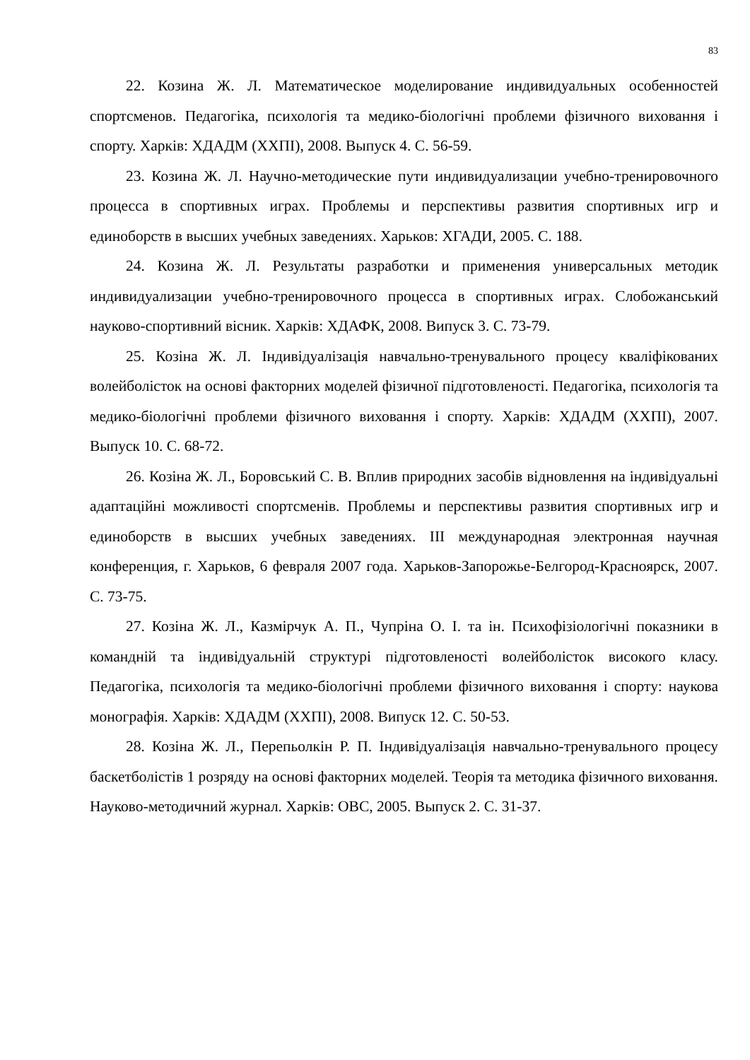83
22. Козина Ж. Л. Математическое моделирование индивидуальных особенностей спортсменов. Педагогіка, психологія та медико-біологічні проблеми фізичного виховання і спорту. Харків: ХДАДМ (ХХПІ), 2008. Выпуск 4. С. 56-59.
23. Козина Ж. Л. Научно-методические пути индивидуализации учебно-тренировочного процесса в спортивных играх. Проблемы и перспективы развития спортивных игр и единоборств в высших учебных заведениях. Харьков: ХГАДИ, 2005. С. 188.
24. Козина Ж. Л. Результаты разработки и применения универсальных методик индивидуализации учебно-тренировочного процесса в спортивных играх. Слобожанський науково-спортивний вісник. Харків: ХДАФК, 2008. Випуск 3. С. 73-79.
25. Козіна Ж. Л. Індивідуалізація навчально-тренувального процесу кваліфікованих волейболісток на основі факторних моделей фізичної підготовленості. Педагогіка, психологія та медико-біологічні проблеми фізичного виховання і спорту. Харків: ХДАДМ (ХХПІ), 2007. Выпуск 10. С. 68-72.
26. Козіна Ж. Л., Боровський С. В. Вплив природних засобів відновлення на індивідуальні адаптаційні можливості спортсменів. Проблемы и перспективы развития спортивных игр и единоборств в высших учебных заведениях. III международная электронная научная конференция, г. Харьков, 6 февраля 2007 года. Харьков-Запорожье-Белгород-Красноярск, 2007. С. 73-75.
27. Козіна Ж. Л., Казмірчук А. П., Чупріна О. І. та ін. Психофізіологічні показники в командній та індивідуальній структурі підготовленості волейболісток високого класу. Педагогіка, психологія та медико-біологічні проблеми фізичного виховання і спорту: наукова монографія. Харків: ХДАДМ (ХХПІ), 2008. Випуск 12. С. 50-53.
28. Козіна Ж. Л., Перепьолкін Р. П. Індивідуалізація навчально-тренувального процесу баскетболістів 1 розряду на основі факторних моделей. Теорія та методика фізичного виховання. Науково-методичний журнал. Харків: ОВС, 2005. Выпуск 2. С. 31-37.